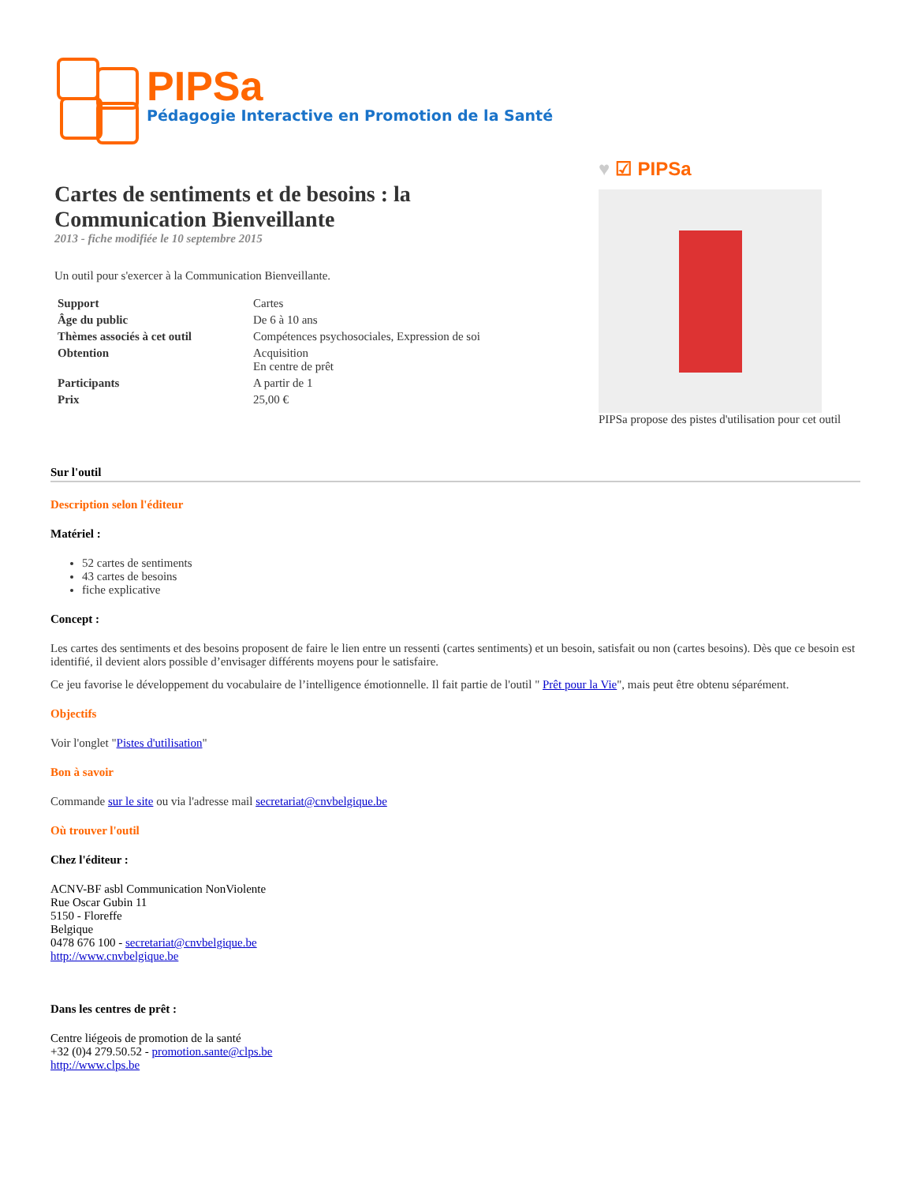PIPSa
Pédagogie Interactive en Promotion de la Santé
Cartes de sentiments et de besoins : la Communication Bienveillante
2013 - fiche modifiée le 10 septembre 2015
Un outil pour s'exercer à la Communication Bienveillante.
| Support | Cartes |
| Âge du public | De 6 à 10 ans |
| Thèmes associés à cet outil | Compétences psychosociales, Expression de soi |
| Obtention | Acquisition En centre de prêt |
| Participants | A partir de 1 |
| Prix | 25,00 € |
♥ ☑ PIPSa
PIPSa propose des pistes d'utilisation pour cet outil
Sur l'outil
Description selon l'éditeur
Matériel :
52 cartes de sentiments
43 cartes de besoins
fiche explicative
Concept :
Les cartes des sentiments et des besoins proposent de faire le lien entre un ressenti (cartes sentiments) et un besoin, satisfait ou non (cartes besoins). Dès que ce besoin est identifié, il devient alors possible d’envisager différents moyens pour le satisfaire.
Ce jeu favorise le développement du vocabulaire de l’intelligence émotionnelle. Il fait partie de l'outil " Prêt pour la Vie", mais peut être obtenu séparément.
Objectifs
Voir l'onglet "Pistes d'utilisation"
Bon à savoir
Commande sur le site ou via l'adresse mail secretariat@cnvbelgique.be
Où trouver l'outil
Chez l'éditeur :
ACNV-BF asbl Communication NonViolente
Rue Oscar Gubin 11
5150 - Floreffe
Belgique
0478 676 100 - secretariat@cnvbelgique.be
http://www.cnvbelgique.be
Dans les centres de prêt :
Centre liégeois de promotion de la santé
+32 (0)4 279.50.52 - promotion.sante@clps.be
http://www.clps.be